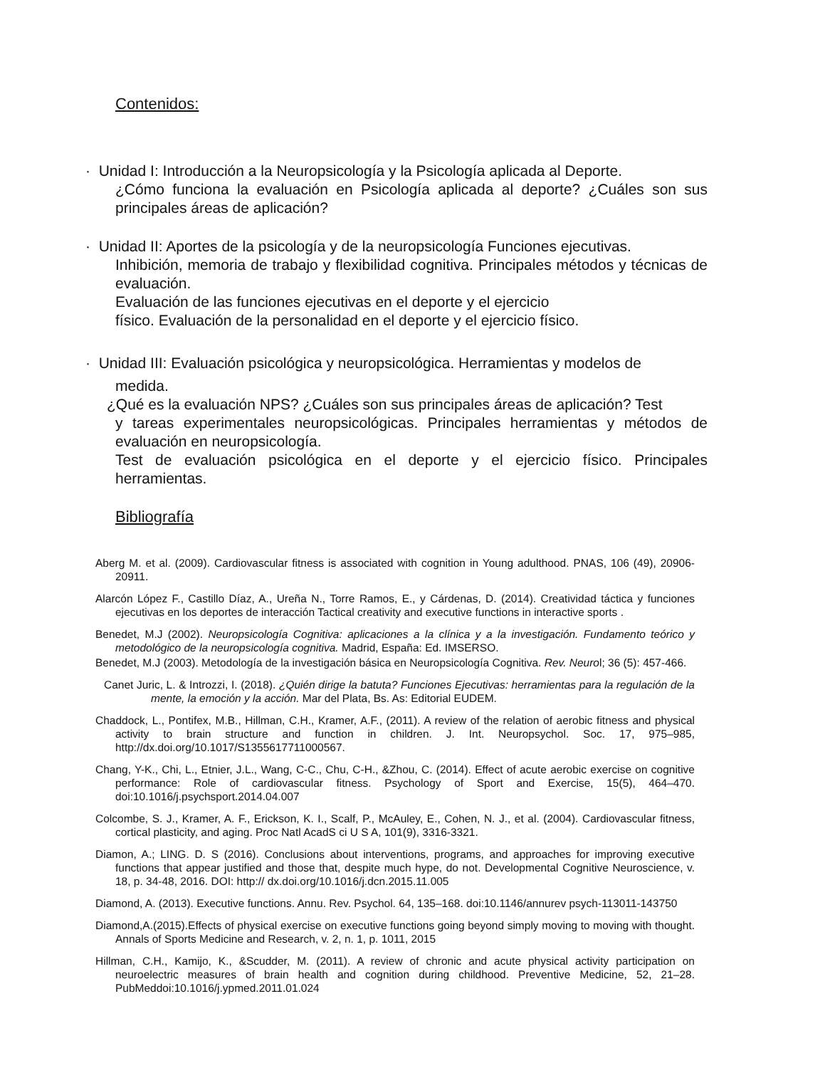Contenidos:
· Unidad I: Introducción a la Neuropsicología y la Psicología aplicada al Deporte.
¿Cómo funciona la evaluación en Psicología aplicada al deporte? ¿Cuáles son sus principales áreas de aplicación?
· Unidad II: Aportes de la psicología y de la neuropsicología Funciones ejecutivas.
Inhibición, memoria de trabajo y flexibilidad cognitiva. Principales métodos y técnicas de evaluación.
Evaluación de las funciones ejecutivas en el deporte y el ejercicio
físico. Evaluación de la personalidad en el deporte y el ejercicio físico.
· Unidad III: Evaluación psicológica y neuropsicológica. Herramientas y modelos de
medida.
¿Qué es la evaluación NPS? ¿Cuáles son sus principales áreas de aplicación? Test
y tareas experimentales neuropsicológicas. Principales herramientas y métodos de evaluación en neuropsicología.
Test de evaluación psicológica en el deporte y el ejercicio físico. Principales herramientas.
Bibliografía
Aberg M. et al. (2009). Cardiovascular fitness is associated with cognition in Young adulthood. PNAS, 106 (49), 20906-20911.
Alarcón López F., Castillo Díaz, A., Ureña N., Torre Ramos, E., y Cárdenas, D. (2014). Creatividad táctica y funciones ejecutivas en los deportes de interacción Tactical creativity and executive functions in interactive sports .
Benedet, M.J (2002). Neuropsicología Cognitiva: aplicaciones a la clínica y a la investigación. Fundamento teórico y metodológico de la neuropsicología cognitiva. Madrid, España: Ed. IMSERSO.
Benedet, M.J (2003). Metodología de la investigación básica en Neuropsicología Cognitiva. Rev. Neurol; 36 (5): 457-466.
Canet Juric, L. & Introzzi, I. (2018). ¿Quién dirige la batuta? Funciones Ejecutivas: herramientas para la regulación de la mente, la emoción y la acción. Mar del Plata, Bs. As: Editorial EUDEM.
Chaddock, L., Pontifex, M.B., Hillman, C.H., Kramer, A.F., (2011). A review of the relation of aerobic fitness and physical activity to brain structure and function in children. J. Int. Neuropsychol. Soc. 17, 975–985, http://dx.doi.org/10.1017/S1355617711000567.
Chang, Y-K., Chi, L., Etnier, J.L., Wang, C-C., Chu, C-H., &Zhou, C. (2014). Effect of acute aerobic exercise on cognitive performance: Role of cardiovascular fitness. Psychology of Sport and Exercise, 15(5), 464–470. doi:10.1016/j.psychsport.2014.04.007
Colcombe, S. J., Kramer, A. F., Erickson, K. I., Scalf, P., McAuley, E., Cohen, N. J., et al. (2004). Cardiovascular fitness, cortical plasticity, and aging. Proc Natl AcadS ci U S A, 101(9), 3316-3321.
Diamon, A.; LING. D. S (2016). Conclusions about interventions, programs, and approaches for improving executive functions that appear justified and those that, despite much hype, do not. Developmental Cognitive Neuroscience, v. 18, p. 34-48, 2016. DOI: http:// dx.doi.org/10.1016/j.dcn.2015.11.005
Diamond, A. (2013). Executive functions. Annu. Rev. Psychol. 64, 135–168. doi:10.1146/annurev psych-113011-143750
Diamond,A.(2015).Effects of physical exercise on executive functions going beyond simply moving to moving with thought. Annals of Sports Medicine and Research, v. 2, n. 1, p. 1011, 2015
Hillman, C.H., Kamijo, K., &Scudder, M. (2011). A review of chronic and acute physical activity participation on neuroelectric measures of brain health and cognition during childhood. Preventive Medicine, 52, 21–28. PubMeddoi:10.1016/j.ypmed.2011.01.024